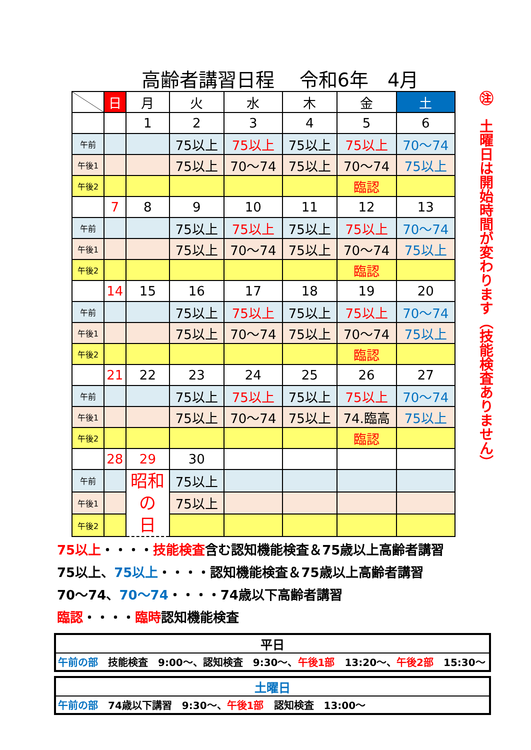高齢者講習日程　 令和6年　4月
| | 日 | 月 | 火 | 水 | 木 | 金 | 土 |
| --- | --- | --- | --- | --- | --- | --- | --- |
| | | 1 | 2 | 3 | 4 | 5 | 6 |
| 午前 | | | 75以上 | 75以上 | 75以上 | 75以上 | 70～74 |
| 午後1 | | | 75以上 | 70～74 | 75以上 | 70～74 | 75以上 |
| 午後2 | | | | | | 臨認 | |
| | 7 | 8 | 9 | 10 | 11 | 12 | 13 |
| 午前 | | | 75以上 | 75以上 | 75以上 | 75以上 | 70～74 |
| 午後1 | | | 75以上 | 70～74 | 75以上 | 70～74 | 75以上 |
| 午後2 | | | | | | 臨認 | |
| | 14 | 15 | 16 | 17 | 18 | 19 | 20 |
| 午前 | | | 75以上 | 75以上 | 75以上 | 75以上 | 70～74 |
| 午後1 | | | 75以上 | 70～74 | 75以上 | 70～74 | 75以上 |
| 午後2 | | | | | | 臨認 | |
| | 21 | 22 | 23 | 24 | 25 | 26 | 27 |
| 午前 | | | 75以上 | 75以上 | 75以上 | 75以上 | 70～74 |
| 午後1 | | | 75以上 | 70～74 | 75以上 | 74.臨高 | 75以上 |
| 午後2 | | | | | | 臨認 | |
| | 28 | 29 | 30 | | | | |
| 午前 | | 昭和 の 日 | 75以上 | | | | |
| 午後1 | | | 75以上 | | | | |
| 午後2 | | | | | | | |
㊟　土曜日は開始時間が変わります（技能検査ありません）
75以上・・・・技能検査含む認知機能検査＆75歳以上高齢者講習
75以上、75以上・・・・認知機能検査＆75歳以上高齢者講習
70～74、70～74・・・・74歳以下高齢者講習
臨認・・・・臨時認知機能検査
平日
午前の部　技能検査　9:00～、認知検査　9:30～、午後1部　13:20～、午後2部　15:30～
土曜日
午前の部　74歳以下講習　9:30～、午後1部　認知検査　13:00～